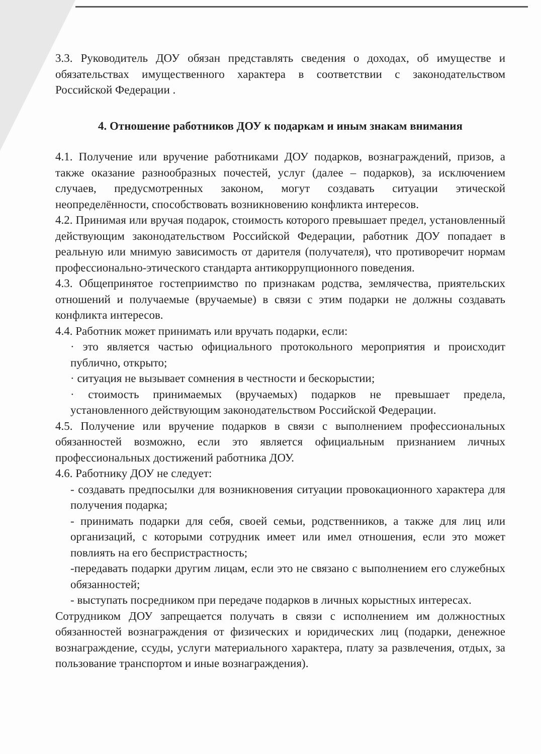3.3. Руководитель ДОУ обязан представлять сведения о доходах, об имуществе и обязательствах имущественного характера в соответствии с законодательством Российской Федерации .
4. Отношение работников ДОУ к подаркам и иным знакам внимания
4.1. Получение или вручение работниками ДОУ подарков, вознаграждений, призов, а также оказание разнообразных почестей, услуг (далее – подарков), за исключением случаев, предусмотренных законом, могут создавать ситуации этической неопределённости, способствовать возникновению конфликта интересов.
4.2. Принимая или вручая подарок, стоимость которого превышает предел, установленный действующим законодательством Российской Федерации, работник ДОУ попадает в реальную или мнимую зависимость от дарителя (получателя), что противоречит нормам профессионально-этического стандарта антикоррупционного поведения.
4.3. Общепринятое гостеприимство по признакам родства, землячества, приятельских отношений и получаемые (вручаемые) в связи с этим подарки не должны создавать конфликта интересов.
4.4. Работник может принимать или вручать подарки, если:
· это является частью официального протокольного мероприятия и происходит публично, открыто;
· ситуация не вызывает сомнения в честности и бескорыстии;
· стоимость принимаемых (вручаемых) подарков не превышает предела, установленного действующим законодательством Российской Федерации.
4.5. Получение или вручение подарков в связи с выполнением профессиональных обязанностей возможно, если это является официальным признанием личных профессиональных достижений работника ДОУ.
4.6. Работнику ДОУ не следует:
- создавать предпосылки для возникновения ситуации провокационного характера для получения подарка;
- принимать подарки для себя, своей семьи, родственников, а также для лиц или организаций, с которыми сотрудник имеет или имел отношения, если это может повлиять на его беспристрастность;
-передавать подарки другим лицам, если это не связано с выполнением его служебных обязанностей;
- выступать посредником при передаче подарков в личных корыстных интересах.
Сотрудником ДОУ запрещается получать в связи с исполнением им должностных обязанностей вознаграждения от физических и юридических лиц (подарки, денежное вознаграждение, ссуды, услуги материального характера, плату за развлечения, отдых, за пользование транспортом и иные вознаграждения).